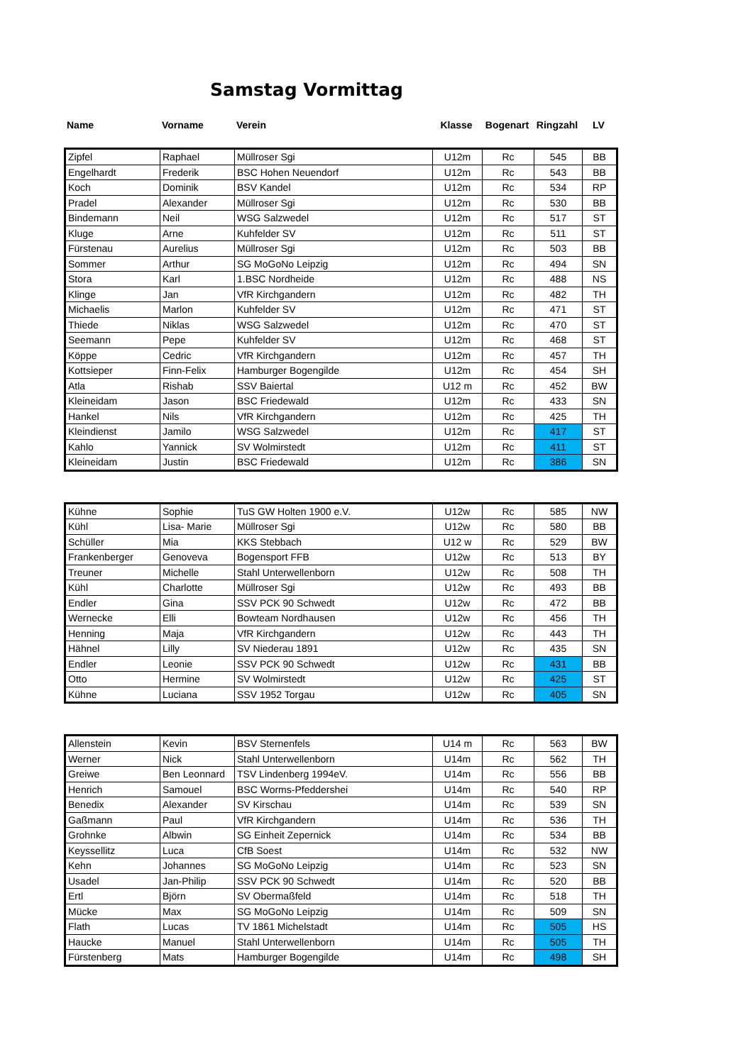Samstag Vormittag
| Name | Vorname | Verein | Klasse | Bogenart | Ringzahl | LV |
| --- | --- | --- | --- | --- | --- | --- |
| Zipfel | Raphael | Müllroser Sgi | U12m | Rc | 545 | BB |
| Engelhardt | Frederik | BSC Hohen Neuendorf | U12m | Rc | 543 | BB |
| Koch | Dominik | BSV Kandel | U12m | Rc | 534 | RP |
| Pradel | Alexander | Müllroser Sgi | U12m | Rc | 530 | BB |
| Bindemann | Neil | WSG Salzwedel | U12m | Rc | 517 | ST |
| Kluge | Arne | Kuhfelder SV | U12m | Rc | 511 | ST |
| Fürstenau | Aurelius | Müllroser Sgi | U12m | Rc | 503 | BB |
| Sommer | Arthur | SG MoGoNo Leipzig | U12m | Rc | 494 | SN |
| Stora | Karl | 1.BSC Nordheide | U12m | Rc | 488 | NS |
| Klinge | Jan | VfR Kirchgandern | U12m | Rc | 482 | TH |
| Michaelis | Marlon | Kuhfelder SV | U12m | Rc | 471 | ST |
| Thiede | Niklas | WSG Salzwedel | U12m | Rc | 470 | ST |
| Seemann | Pepe | Kuhfelder SV | U12m | Rc | 468 | ST |
| Köppe | Cedric | VfR Kirchgandern | U12m | Rc | 457 | TH |
| Kottsieper | Finn-Felix | Hamburger Bogengilde | U12m | Rc | 454 | SH |
| Atla | Rishab | SSV Baiertal | U12 m | Rc | 452 | BW |
| Kleineidam | Jason | BSC Friedewald | U12m | Rc | 433 | SN |
| Hankel | Nils | VfR Kirchgandern | U12m | Rc | 425 | TH |
| Kleindienst | Jamilo | WSG Salzwedel | U12m | Rc | 417 | ST |
| Kahlo | Yannick | SV Wolmirstedt | U12m | Rc | 411 | ST |
| Kleineidam | Justin | BSC Friedewald | U12m | Rc | 386 | SN |
| Kühne | Sophie | TuS GW Holten 1900 e.V. | U12w | Rc | 585 | NW |
| Kühl | Lisa- Marie | Müllroser Sgi | U12w | Rc | 580 | BB |
| Schüller | Mia | KKS Stebbach | U12 w | Rc | 529 | BW |
| Frankenberger | Genoveva | Bogensport FFB | U12w | Rc | 513 | BY |
| Treuner | Michelle | Stahl Unterwellenborn | U12w | Rc | 508 | TH |
| Kühl | Charlotte | Müllroser Sgi | U12w | Rc | 493 | BB |
| Endler | Gina | SSV PCK 90 Schwedt | U12w | Rc | 472 | BB |
| Wernecke | Elli | Bowteam Nordhausen | U12w | Rc | 456 | TH |
| Henning | Maja | VfR Kirchgandern | U12w | Rc | 443 | TH |
| Hähnel | Lilly | SV Niederau 1891 | U12w | Rc | 435 | SN |
| Endler | Leonie | SSV PCK 90 Schwedt | U12w | Rc | 431 | BB |
| Otto | Hermine | SV Wolmirstedt | U12w | Rc | 425 | ST |
| Kühne | Luciana | SSV 1952 Torgau | U12w | Rc | 405 | SN |
| Allenstein | Kevin | BSV Sternenfels | U14 m | Rc | 563 | BW |
| Werner | Nick | Stahl Unterwellenborn | U14m | Rc | 562 | TH |
| Greiwe | Ben Leonnard | TSV Lindenberg 1994eV. | U14m | Rc | 556 | BB |
| Henrich | Samouel | BSC Worms-Pfeddershei | U14m | Rc | 540 | RP |
| Benedix | Alexander | SV Kirschau | U14m | Rc | 539 | SN |
| Gaßmann | Paul | VfR Kirchgandern | U14m | Rc | 536 | TH |
| Grohnke | Albwin | SG Einheit Zepernick | U14m | Rc | 534 | BB |
| Keyssellitz | Luca | CfB Soest | U14m | Rc | 532 | NW |
| Kehn | Johannes | SG MoGoNo Leipzig | U14m | Rc | 523 | SN |
| Usadel | Jan-Philip | SSV PCK 90 Schwedt | U14m | Rc | 520 | BB |
| Ertl | Björn | SV Obermaßfeld | U14m | Rc | 518 | TH |
| Mücke | Max | SG MoGoNo Leipzig | U14m | Rc | 509 | SN |
| Flath | Lucas | TV 1861 Michelstadt | U14m | Rc | 505 | HS |
| Haucke | Manuel | Stahl Unterwellenborn | U14m | Rc | 505 | TH |
| Fürstenberg | Mats | Hamburger Bogengilde | U14m | Rc | 498 | SH |